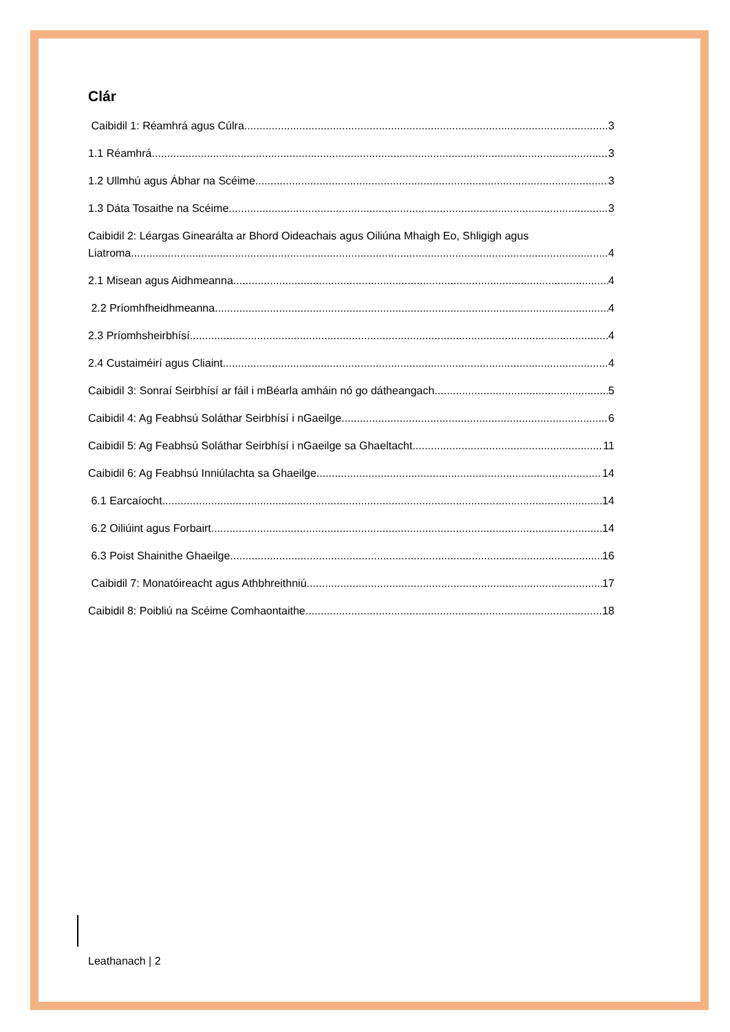Clár
Caibidil 1: Réamhrá agus Cúlra 3
1.1 Réamhrá 3
1.2 Ullmhú agus Ábhar na Scéime 3
1.3 Dáta Tosaithe na Scéime 3
Caibidil 2: Léargas Ginearálta ar Bhord Oideachais agus Oiliúna Mhaigh Eo, Shligigh agus
Liatroma 4
2.1 Misean agus Aidhmeanna 4
2.2 Príomhfheidhmeanna 4
2.3 Príomhsheirbhísí 4
2.4 Custaiméirí agus Cliaint 4
Caibidil 3: Sonraí Seirbhísí ar fáil i mBéarla amháin nó go dátheangach 5
Caibidil 4: Ag Feabhsú Soláthar Seirbhísí i nGaeilge 6
Caibidil 5: Ag Feabhsú Soláthar Seirbhísí i nGaeilge sa Ghaeltacht 11
Caibidil 6: Ag Feabhsú Inniúlachta sa Ghaeilge 14
6.1 Earcaíocht 14
6.2 Oiliúint agus Forbairt 14
6.3 Poist Shainithe Ghaeilge 16
Caibidil 7: Monatóireacht agus Athbhreithniú 17
Caibidil 8: Poibliú na Scéime Comhaontaithe 18
Leathanach | 2